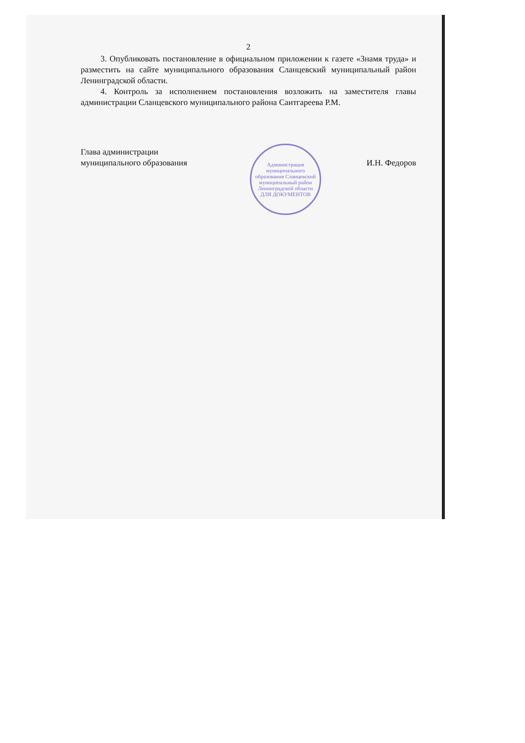2
3. Опубликовать постановление в официальном приложении к газете «Знамя труда» и разместить на сайте муниципального образования Сланцевский муниципальный район Ленинградской области.
4. Контроль за исполнением постановления возложить на заместителя главы администрации Сланцевского муниципального района Саитгареева Р.М.
Глава администрации
муниципального образования
И.Н. Федоров
Администрация муниципального образования Сланцевский муниципальный район Ленинградской области
ДЛЯ ДОКУМЕНТОВ